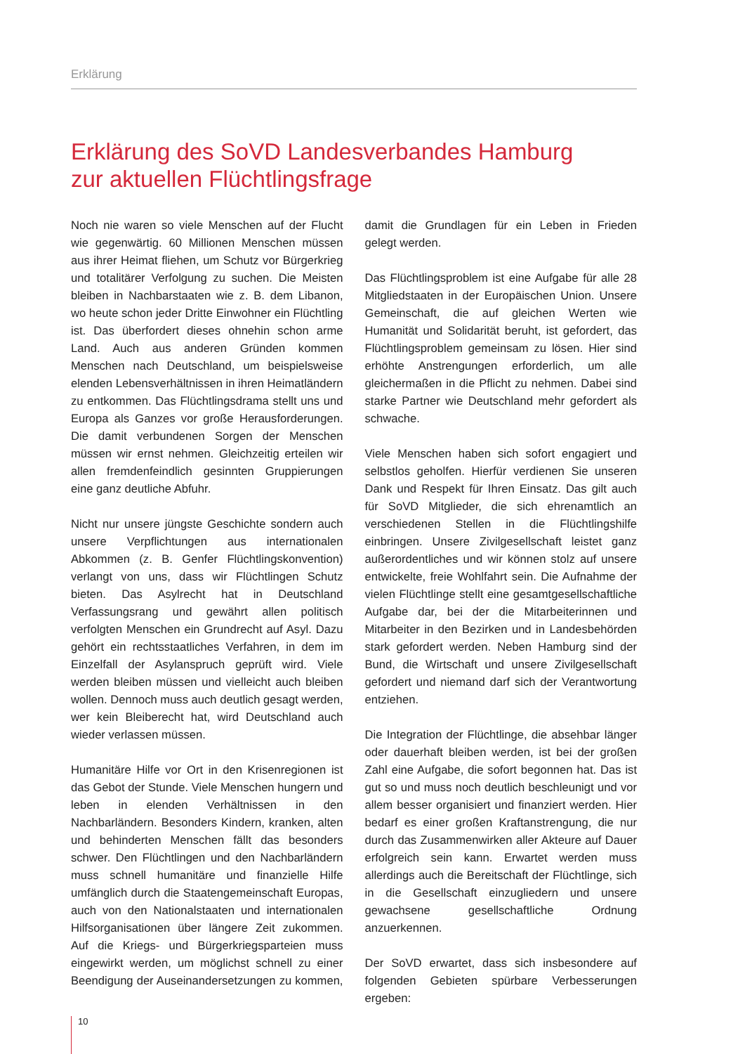Erklärung
Erklärung des SoVD Landesverbandes Hamburg
zur aktuellen Flüchtlingsfrage
Noch nie waren so viele Menschen auf der Flucht wie gegenwärtig. 60 Millionen Menschen müssen aus ihrer Heimat fliehen, um Schutz vor Bürgerkrieg und totalitärer Verfolgung zu suchen. Die Meisten bleiben in Nachbarstaaten wie z. B. dem Libanon, wo heute schon jeder Dritte Einwohner ein Flüchtling ist. Das überfordert dieses ohnehin schon arme Land. Auch aus anderen Gründen kommen Menschen nach Deutschland, um beispielsweise elenden Lebensverhältnissen in ihren Heimatländern zu entkommen. Das Flüchtlingsdrama stellt uns und Europa als Ganzes vor große Herausforderungen. Die damit verbundenen Sorgen der Menschen müssen wir ernst nehmen. Gleichzeitig erteilen wir allen fremdenfeindlich gesinnten Gruppierungen eine ganz deutliche Abfuhr.
Nicht nur unsere jüngste Geschichte sondern auch unsere Verpflichtungen aus internationalen Abkommen (z. B. Genfer Flüchtlingskonvention) verlangt von uns, dass wir Flüchtlingen Schutz bieten. Das Asylrecht hat in Deutschland Verfassungsrang und gewährt allen politisch verfolgten Menschen ein Grundrecht auf Asyl. Dazu gehört ein rechtsstaatliches Verfahren, in dem im Einzelfall der Asylanspruch geprüft wird. Viele werden bleiben müssen und vielleicht auch bleiben wollen. Dennoch muss auch deutlich gesagt werden, wer kein Bleiberecht hat, wird Deutschland auch wieder verlassen müssen.
Humanitäre Hilfe vor Ort in den Krisenregionen ist das Gebot der Stunde. Viele Menschen hungern und leben in elenden Verhältnissen in den Nachbarländern. Besonders Kindern, kranken, alten und behinderten Menschen fällt das besonders schwer. Den Flüchtlingen und den Nachbarländern muss schnell humanitäre und finanzielle Hilfe umfänglich durch die Staatengemeinschaft Europas, auch von den Nationalstaaten und internationalen Hilfsorganisationen über längere Zeit zukommen. Auf die Kriegs- und Bürgerkriegsparteien muss eingewirkt werden, um möglichst schnell zu einer Beendigung der Auseinandersetzungen zu kommen, damit die Grundlagen für ein Leben in Frieden gelegt werden.
Das Flüchtlingsproblem ist eine Aufgabe für alle 28 Mitgliedstaaten in der Europäischen Union. Unsere Gemeinschaft, die auf gleichen Werten wie Humanität und Solidarität beruht, ist gefordert, das Flüchtlingsproblem gemeinsam zu lösen. Hier sind erhöhte Anstrengungen erforderlich, um alle gleichermaßen in die Pflicht zu nehmen. Dabei sind starke Partner wie Deutschland mehr gefordert als schwache.
Viele Menschen haben sich sofort engagiert und selbstlos geholfen. Hierfür verdienen Sie unseren Dank und Respekt für Ihren Einsatz. Das gilt auch für SoVD Mitglieder, die sich ehrenamtlich an verschiedenen Stellen in die Flüchtlingshilfe einbringen. Unsere Zivilgesellschaft leistet ganz außerordentliches und wir können stolz auf unsere entwickelte, freie Wohlfahrt sein. Die Aufnahme der vielen Flüchtlinge stellt eine gesamtgesellschaftliche Aufgabe dar, bei der die Mitarbeiterinnen und Mitarbeiter in den Bezirken und in Landesbehörden stark gefordert werden. Neben Hamburg sind der Bund, die Wirtschaft und unsere Zivilgesellschaft gefordert und niemand darf sich der Verantwortung entziehen.
Die Integration der Flüchtlinge, die absehbar länger oder dauerhaft bleiben werden, ist bei der großen Zahl eine Aufgabe, die sofort begonnen hat. Das ist gut so und muss noch deutlich beschleunigt und vor allem besser organisiert und finanziert werden. Hier bedarf es einer großen Kraftanstrengung, die nur durch das Zusammenwirken aller Akteure auf Dauer erfolgreich sein kann. Erwartet werden muss allerdings auch die Bereitschaft der Flüchtlinge, sich in die Gesellschaft einzugliedern und unsere gewachsene gesellschaftliche Ordnung anzuerkennen.
Der SoVD erwartet, dass sich insbesondere auf folgenden Gebieten spürbare Verbesserungen ergeben:
10